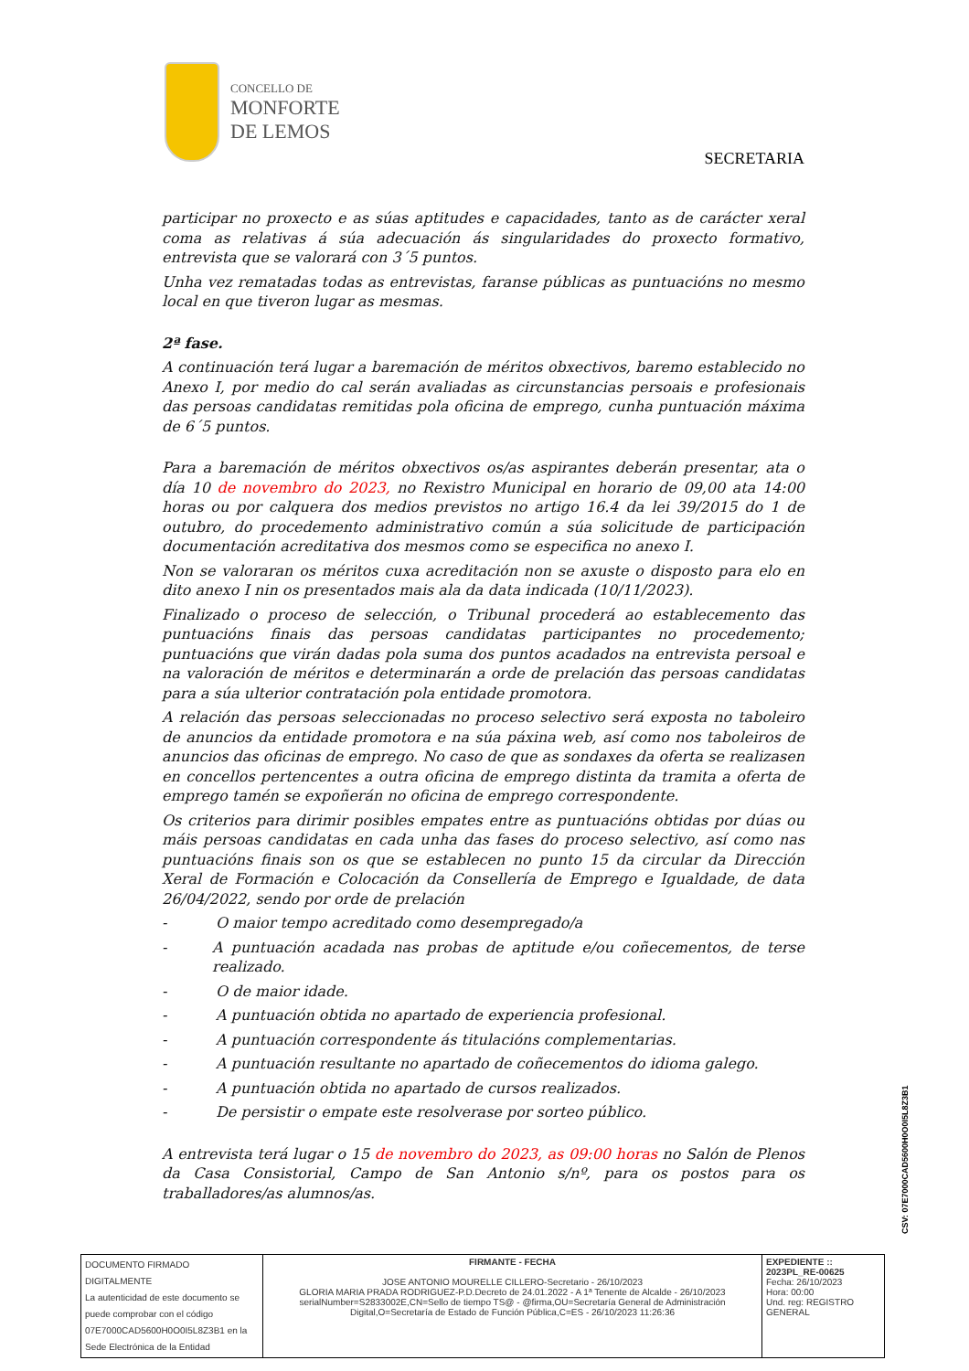CONCELLO DE
MONFORTE
DE LEMOS
SECRETARIA
participar no proxecto e as súas aptitudes e capacidades, tanto as de carácter xeral coma as relativas á súa adecuación ás singularidades do proxecto formativo, entrevista que se valorará con 3´5 puntos.
Unha vez rematadas todas as entrevistas, faranse públicas as puntuacións no mesmo local en que tiveron lugar as mesmas.
2ª fase.
A continuación terá lugar a baremación de méritos obxectivos, baremo establecido no Anexo I, por medio do cal serán avaliadas as circunstancias persoais e profesionais das persoas candidatas remitidas pola oficina de emprego, cunha puntuación máxima de 6´5 puntos.
Para a baremación de méritos obxectivos os/as aspirantes deberán presentar, ata o día 10 de novembro do 2023, no Rexistro Municipal en horario de 09,00 ata 14:00 horas ou por calquera dos medios previstos no artigo 16.4 da lei 39/2015 do 1 de outubro, do procedemento administrativo común a súa solicitude de participación documentación acreditativa dos mesmos como se especifica no anexo I.
Non se valoraran os méritos cuxa acreditación non se axuste o disposto para elo en dito anexo I nin os presentados mais ala da data indicada (10/11/2023).
Finalizado o proceso de selección, o Tribunal procederá ao establecemento das puntuacións finais das persoas candidatas participantes no procedemento; puntuacións que virán dadas pola suma dos puntos acadados na entrevista persoal e na valoración de méritos e determinarán a orde de prelación das persoas candidatas para a súa ulterior contratación pola entidade promotora.
A relación das persoas seleccionadas no proceso selectivo será exposta no taboleiro de anuncios da entidade promotora e na súa páxina web, así como nos taboleiros de anuncios das oficinas de emprego. No caso de que as sondaxes da oferta se realizasen en concellos pertencentes a outra oficina de emprego distinta da tramita a oferta de emprego tamén se expoñerán no oficina de emprego correspondente.
Os criterios para dirimir posibles empates entre as puntuacións obtidas por dúas ou máis persoas candidatas en cada unha das fases do proceso selectivo, así como nas puntuacións finais son os que se establecen no punto 15 da circular da Dirección Xeral de Formación e Colocación da Consellería de Emprego e Igualdade, de data 26/04/2022, sendo por orde de prelación
- O maior tempo acreditado como desempregado/a
- A puntuación acadada nas probas de aptitude e/ou coñecementos, de terse realizado.
- O de maior idade.
- A puntuación obtida no apartado de experiencia profesional.
- A puntuación correspondente ás titulacións complementarias.
- A puntuación resultante no apartado de coñecementos do idioma galego.
- A puntuación obtida no apartado de cursos realizados.
- De persistir o empate este resolverase por sorteo público.
A entrevista terá lugar o 15 de novembro do 2023, as 09:00 horas no Salón de Plenos da Casa Consistorial, Campo de San Antonio s/nº, para os postos para os traballadores/as alumnos/as.
CSV: 07E7000CAD5600H0O0I5L8Z3B1
| DOCUMENTO FIRMADO DIGITALMENTE La autenticidad de este documento se puede comprobar con el código 07E7000CAD5600H0O0I5L8Z3B1 en la Sede Electrónica de la Entidad | FIRMANTE - FECHA JOSE ANTONIO MOURELLE CILLERO-Secretario - 26/10/2023 GLORIA MARIA PRADA RODRIGUEZ-P.D.Decreto de 24.01.2022 - A 1ª Tenente de Alcalde - 26/10/2023 serialNumber=S2833002E,CN=Sello de tiempo TS@ - @firma,OU=Secretaría General de Administración Digital,O=Secretaría de Estado de Función Pública,C=ES - 26/10/2023 11:26:36 | EXPEDIENTE :: 2023PL_RE-00625 Fecha: 26/10/2023 Hora: 00:00 Und. reg: REGISTRO GENERAL |